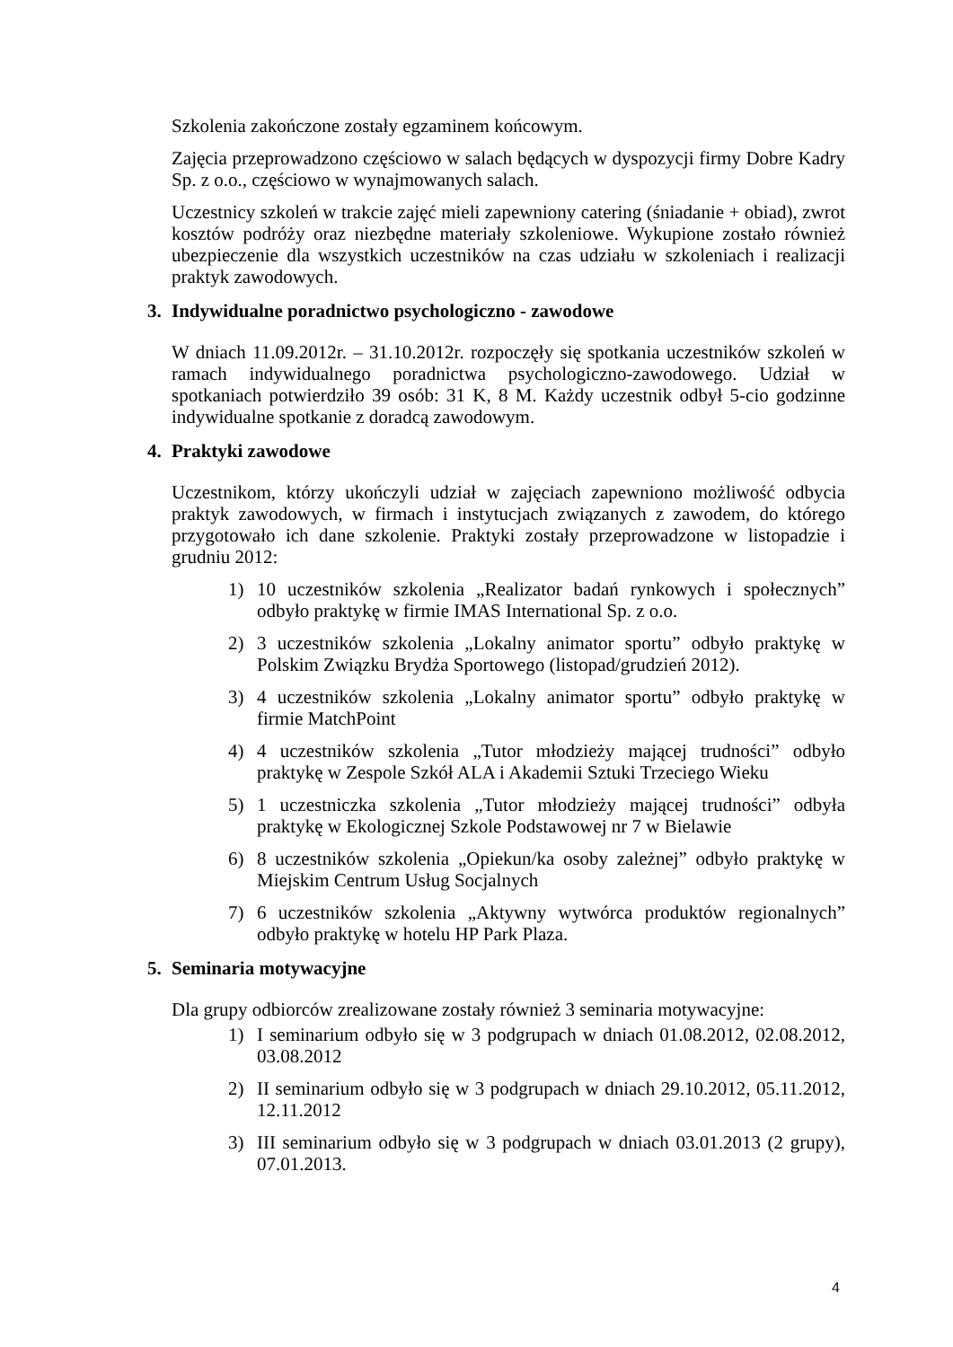Szkolenia zakończone zostały egzaminem końcowym.
Zajęcia przeprowadzono częściowo w salach będących w dyspozycji firmy Dobre Kadry Sp. z o.o., częściowo w wynajmowanych salach.
Uczestnicy szkoleń w trakcie zajęć mieli zapewniony catering (śniadanie + obiad), zwrot kosztów podróży oraz niezbędne materiały szkoleniowe. Wykupione zostało również ubezpieczenie dla wszystkich uczestników na czas udziału w szkoleniach i realizacji praktyk zawodowych.
3. Indywidualne poradnictwo psychologiczno - zawodowe
W dniach 11.09.2012r. – 31.10.2012r. rozpoczęły się spotkania uczestników szkoleń w ramach indywidualnego poradnictwa psychologiczno-zawodowego. Udział w spotkaniach potwierdziło 39 osób: 31 K, 8 M. Każdy uczestnik odbył 5-cio godzinne indywidualne spotkanie z doradcą zawodowym.
4. Praktyki zawodowe
Uczestnikom, którzy ukończyli udział w zajęciach zapewniono możliwość odbycia praktyk zawodowych, w firmach i instytucjach związanych z zawodem, do którego przygotowało ich dane szkolenie. Praktyki zostały przeprowadzone w listopadzie i grudniu 2012:
1) 10 uczestników szkolenia „Realizator badań rynkowych i społecznych” odbyło praktykę w firmie IMAS International Sp. z o.o.
2) 3 uczestników szkolenia „Lokalny animator sportu” odbyło praktykę w Polskim Związku Brydża Sportowego (listopad/grudzień 2012).
3) 4 uczestników szkolenia „Lokalny animator sportu” odbyło praktykę w firmie MatchPoint
4) 4 uczestników szkolenia „Tutor młodzieży mającej trudności” odbyło praktykę w Zespole Szkół ALA i Akademii Sztuki Trzeciego Wieku
5) 1 uczestniczka szkolenia „Tutor młodzieży mającej trudności” odbyła praktykę w Ekologicznej Szkole Podstawowej nr 7 w Bielawie
6) 8 uczestników szkolenia „Opiekun/ka osoby zależnej” odbyło praktykę w Miejskim Centrum Usług Socjalnych
7) 6 uczestników szkolenia „Aktywny wytwórca produktów regionalnych” odbyło praktykę w hotelu HP Park Plaza.
5. Seminaria motywacyjne
Dla grupy odbiorców zrealizowane zostały również 3 seminaria motywacyjne:
1) I seminarium odbyło się w 3 podgrupach w dniach 01.08.2012, 02.08.2012, 03.08.2012
2) II seminarium odbyło się w 3 podgrupach w dniach 29.10.2012, 05.11.2012, 12.11.2012
3) III seminarium odbyło się w 3 podgrupach w dniach 03.01.2013 (2 grupy), 07.01.2013.
4